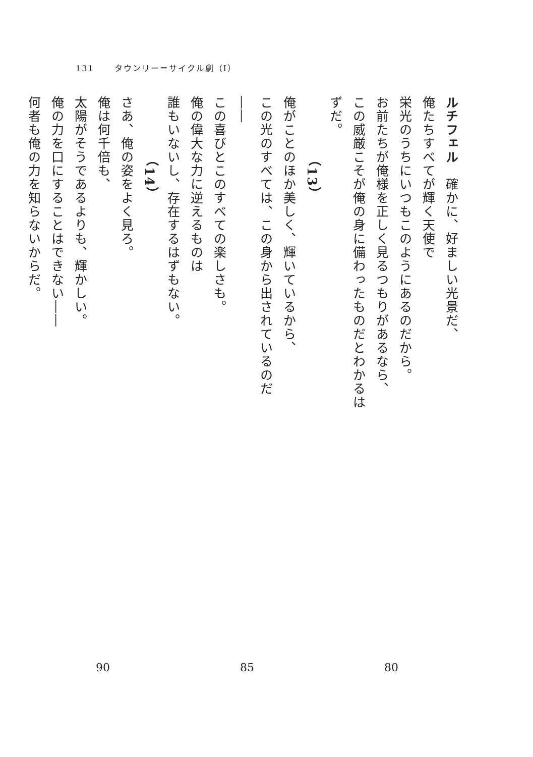131 タウンリー＝サイクル劇（I）
ルチフェル　確かに、好ましい光景だ、
俺たちすべてが輝く天使で
栄光のうちにいつもこのようにあるのだから。
お前たちが俺様を正しく見るつもりがあるなら、
この威厳こそが俺の身に備わったものだとわかるはずだ。
（13）
俺がことのほか美しく、輝いているから、
この光のすべては、この身から出されているのだ――
この喜びとこのすべての楽しさも。
俺の偉大な力に逆えるものは
誰もいないし、存在するはずもない。
（14）
さあ、俺の姿をよく見ろ。
俺は何千倍も、
太陽がそうであるよりも、輝かしい。
俺の力を口にすることはできない――
何者も俺の力を知らないからだ。
90 85 80